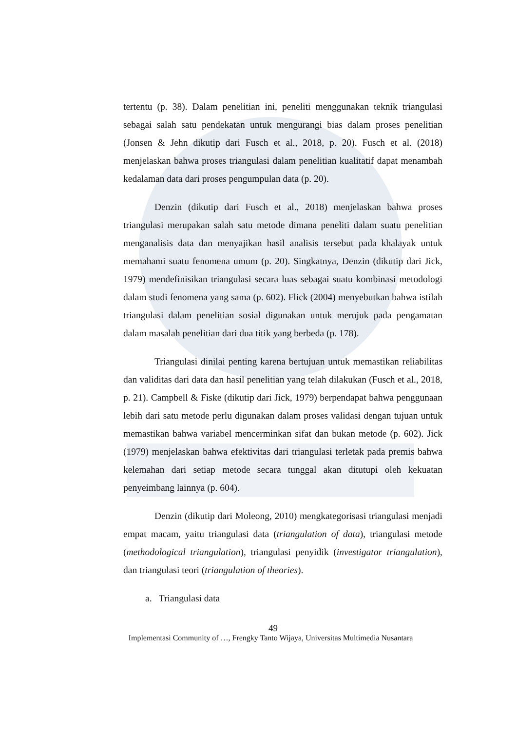tertentu (p. 38). Dalam penelitian ini, peneliti menggunakan teknik triangulasi sebagai salah satu pendekatan untuk mengurangi bias dalam proses penelitian (Jonsen & Jehn dikutip dari Fusch et al., 2018, p. 20). Fusch et al. (2018) menjelaskan bahwa proses triangulasi dalam penelitian kualitatif dapat menambah kedalaman data dari proses pengumpulan data (p. 20).
Denzin (dikutip dari Fusch et al., 2018) menjelaskan bahwa proses triangulasi merupakan salah satu metode dimana peneliti dalam suatu penelitian menganalisis data dan menyajikan hasil analisis tersebut pada khalayak untuk memahami suatu fenomena umum (p. 20). Singkatnya, Denzin (dikutip dari Jick, 1979) mendefinisikan triangulasi secara luas sebagai suatu kombinasi metodologi dalam studi fenomena yang sama (p. 602). Flick (2004) menyebutkan bahwa istilah triangulasi dalam penelitian sosial digunakan untuk merujuk pada pengamatan dalam masalah penelitian dari dua titik yang berbeda (p. 178).
Triangulasi dinilai penting karena bertujuan untuk memastikan reliabilitas dan validitas dari data dan hasil penelitian yang telah dilakukan (Fusch et al., 2018, p. 21). Campbell & Fiske (dikutip dari Jick, 1979) berpendapat bahwa penggunaan lebih dari satu metode perlu digunakan dalam proses validasi dengan tujuan untuk memastikan bahwa variabel mencerminkan sifat dan bukan metode (p. 602). Jick (1979) menjelaskan bahwa efektivitas dari triangulasi terletak pada premis bahwa kelemahan dari setiap metode secara tunggal akan ditutupi oleh kekuatan penyeimbang lainnya (p. 604).
Denzin (dikutip dari Moleong, 2010) mengkategorisasi triangulasi menjadi empat macam, yaitu triangulasi data (triangulation of data), triangulasi metode (methodological triangulation), triangulasi penyidik (investigator triangulation), dan triangulasi teori (triangulation of theories).
a. Triangulasi data
49
Implementasi Community of …, Frengky Tanto Wijaya, Universitas Multimedia Nusantara